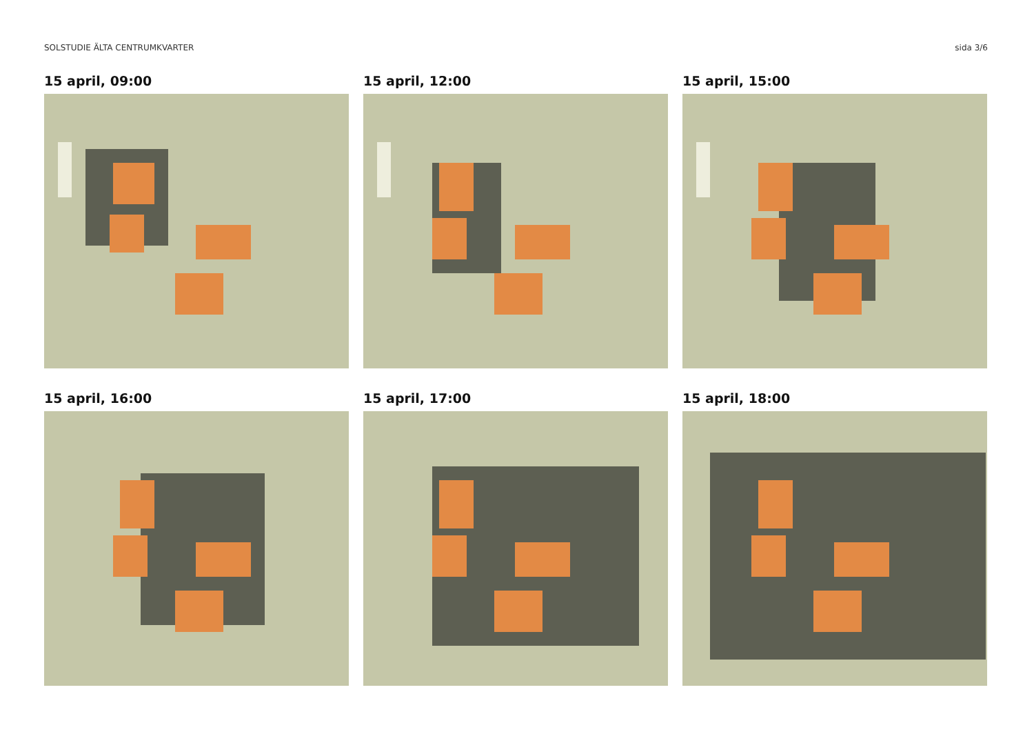SOLSTUDIE ÄLTA CENTRUMKVARTER sida 3/6
15 april, 09:00
15 april, 12:00
15 april, 15:00
15 april, 16:00
15 april, 17:00
15 april, 18:00